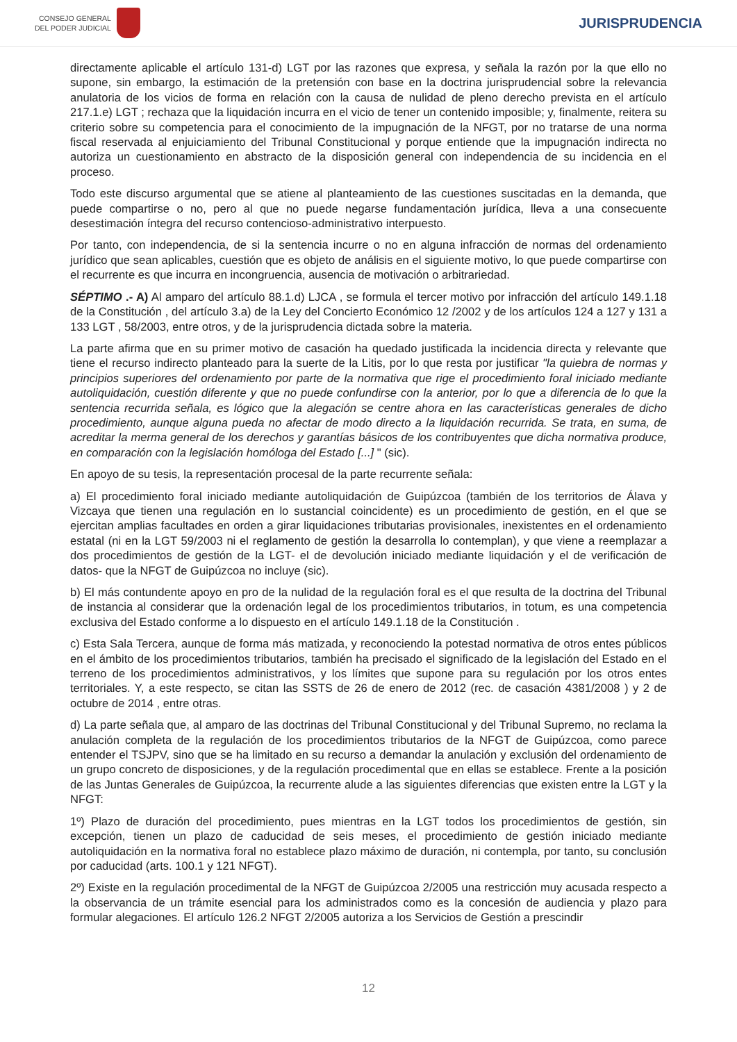CONSEJO GENERAL
DEL PODER JUDICIAL
JURISPRUDENCIA
directamente aplicable el artículo 131-d) LGT por las razones que expresa, y señala la razón por la que ello no supone, sin embargo, la estimación de la pretensión con base en la doctrina jurisprudencial sobre la relevancia anulatoria de los vicios de forma en relación con la causa de nulidad de pleno derecho prevista en el artículo 217.1.e) LGT ; rechaza que la liquidación incurra en el vicio de tener un contenido imposible; y, finalmente, reitera su criterio sobre su competencia para el conocimiento de la impugnación de la NFGT, por no tratarse de una norma fiscal reservada al enjuiciamiento del Tribunal Constitucional y porque entiende que la impugnación indirecta no autoriza un cuestionamiento en abstracto de la disposición general con independencia de su incidencia en el proceso.
Todo este discurso argumental que se atiene al planteamiento de las cuestiones suscitadas en la demanda, que puede compartirse o no, pero al que no puede negarse fundamentación jurídica, lleva a una consecuente desestimación íntegra del recurso contencioso-administrativo interpuesto.
Por tanto, con independencia, de si la sentencia incurre o no en alguna infracción de normas del ordenamiento jurídico que sean aplicables, cuestión que es objeto de análisis en el siguiente motivo, lo que puede compartirse con el recurrente es que incurra en incongruencia, ausencia de motivación o arbitrariedad.
SÉPTIMO .- A) Al amparo del artículo 88.1.d) LJCA , se formula el tercer motivo por infracción del artículo 149.1.18 de la Constitución , del artículo 3.a) de la Ley del Concierto Económico 12 /2002 y de los artículos 124 a 127 y 131 a 133 LGT , 58/2003, entre otros, y de la jurisprudencia dictada sobre la materia.
La parte afirma que en su primer motivo de casación ha quedado justificada la incidencia directa y relevante que tiene el recurso indirecto planteado para la suerte de la Litis, por lo que resta por justificar "la quiebra de normas y principios superiores del ordenamiento por parte de la normativa que rige el procedimiento foral iniciado mediante autoliquidación, cuestión diferente y que no puede confundirse con la anterior, por lo que a diferencia de lo que la sentencia recurrida señala, es lógico que la alegación se centre ahora en las características generales de dicho procedimiento, aunque alguna pueda no afectar de modo directo a la liquidación recurrida. Se trata, en suma, de acreditar la merma general de los derechos y garantías básicos de los contribuyentes que dicha normativa produce, en comparación con la legislación homóloga del Estado [...] " (sic).
En apoyo de su tesis, la representación procesal de la parte recurrente señala:
a) El procedimiento foral iniciado mediante autoliquidación de Guipúzcoa (también de los territorios de Álava y Vizcaya que tienen una regulación en lo sustancial coincidente) es un procedimiento de gestión, en el que se ejercitan amplias facultades en orden a girar liquidaciones tributarias provisionales, inexistentes en el ordenamiento estatal (ni en la LGT 59/2003 ni el reglamento de gestión la desarrolla lo contemplan), y que viene a reemplazar a dos procedimientos de gestión de la LGT- el de devolución iniciado mediante liquidación y el de verificación de datos- que la NFGT de Guipúzcoa no incluye (sic).
b) El más contundente apoyo en pro de la nulidad de la regulación foral es el que resulta de la doctrina del Tribunal de instancia al considerar que la ordenación legal de los procedimientos tributarios, in totum, es una competencia exclusiva del Estado conforme a lo dispuesto en el artículo 149.1.18 de la Constitución .
c) Esta Sala Tercera, aunque de forma más matizada, y reconociendo la potestad normativa de otros entes públicos en el ámbito de los procedimientos tributarios, también ha precisado el significado de la legislación del Estado en el terreno de los procedimientos administrativos, y los límites que supone para su regulación por los otros entes territoriales. Y, a este respecto, se citan las SSTS de 26 de enero de 2012 (rec. de casación 4381/2008 ) y 2 de octubre de 2014 , entre otras.
d) La parte señala que, al amparo de las doctrinas del Tribunal Constitucional y del Tribunal Supremo, no reclama la anulación completa de la regulación de los procedimientos tributarios de la NFGT de Guipúzcoa, como parece entender el TSJPV, sino que se ha limitado en su recurso a demandar la anulación y exclusión del ordenamiento de un grupo concreto de disposiciones, y de la regulación procedimental que en ellas se establece. Frente a la posición de las Juntas Generales de Guipúzcoa, la recurrente alude a las siguientes diferencias que existen entre la LGT y la NFGT:
1º) Plazo de duración del procedimiento, pues mientras en la LGT todos los procedimientos de gestión, sin excepción, tienen un plazo de caducidad de seis meses, el procedimiento de gestión iniciado mediante autoliquidación en la normativa foral no establece plazo máximo de duración, ni contempla, por tanto, su conclusión por caducidad (arts. 100.1 y 121 NFGT).
2º) Existe en la regulación procedimental de la NFGT de Guipúzcoa 2/2005 una restricción muy acusada respecto a la observancia de un trámite esencial para los administrados como es la concesión de audiencia y plazo para formular alegaciones. El artículo 126.2 NFGT 2/2005 autoriza a los Servicios de Gestión a prescindir
12